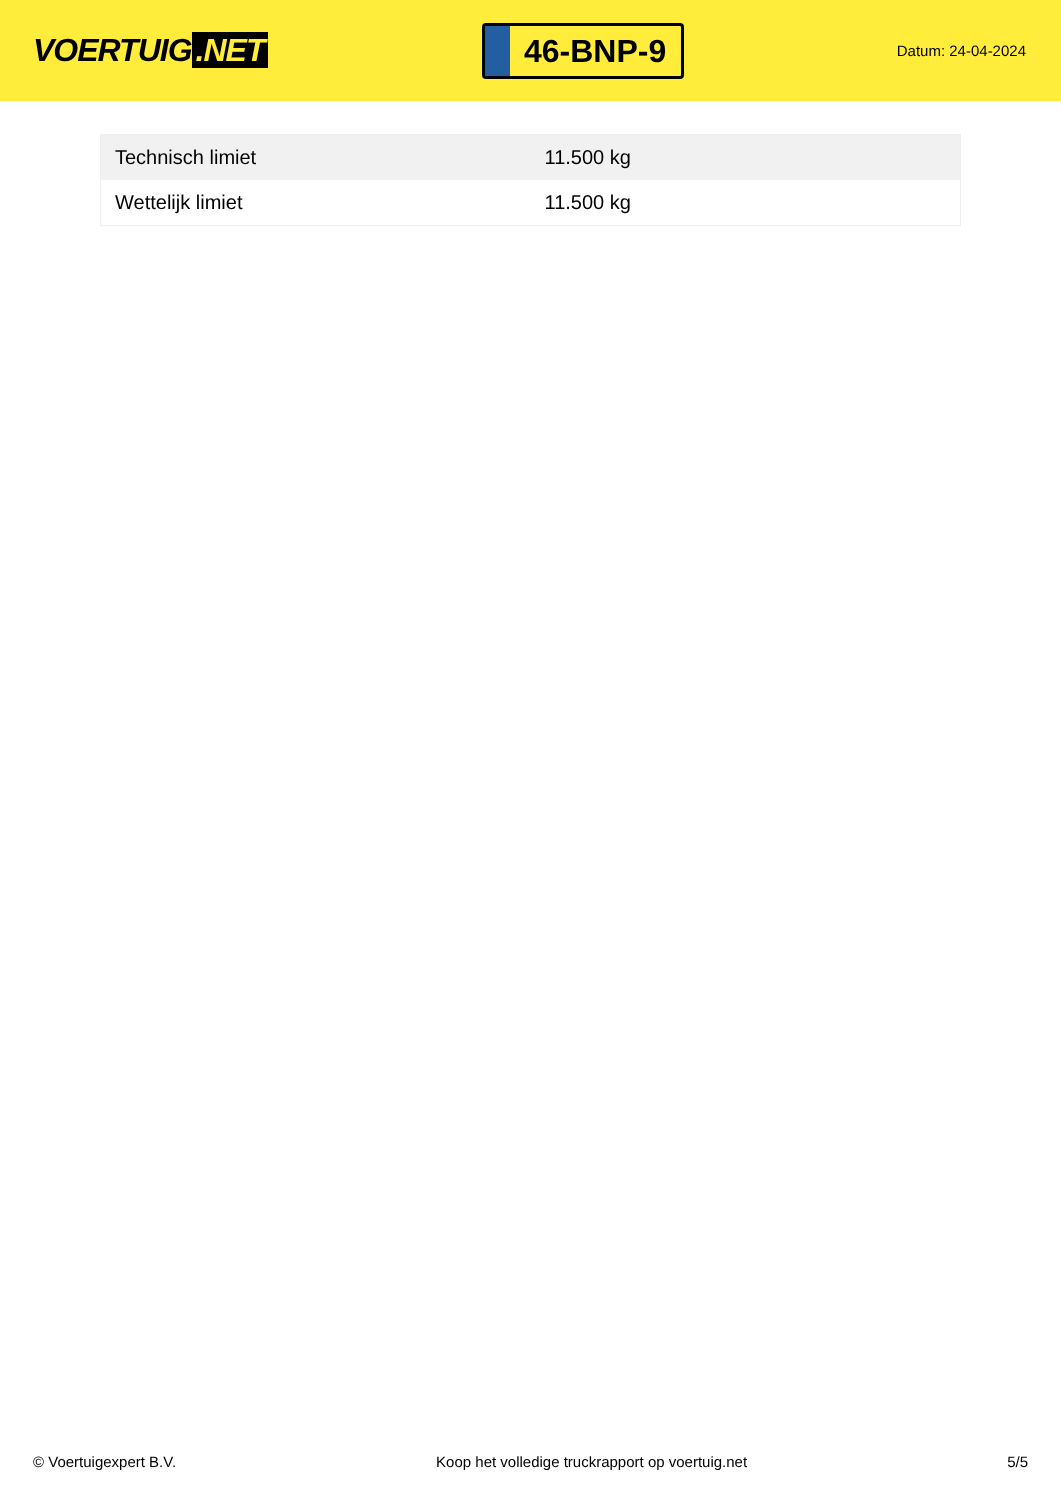VOERTUIG.NET
46-BNP-9
Datum: 24-04-2024
| Technisch limiet | 11.500 kg |
| Wettelijk limiet | 11.500 kg |
© Voertuigexpert B.V. Koop het volledige truckrapport op voertuig.net 5/5